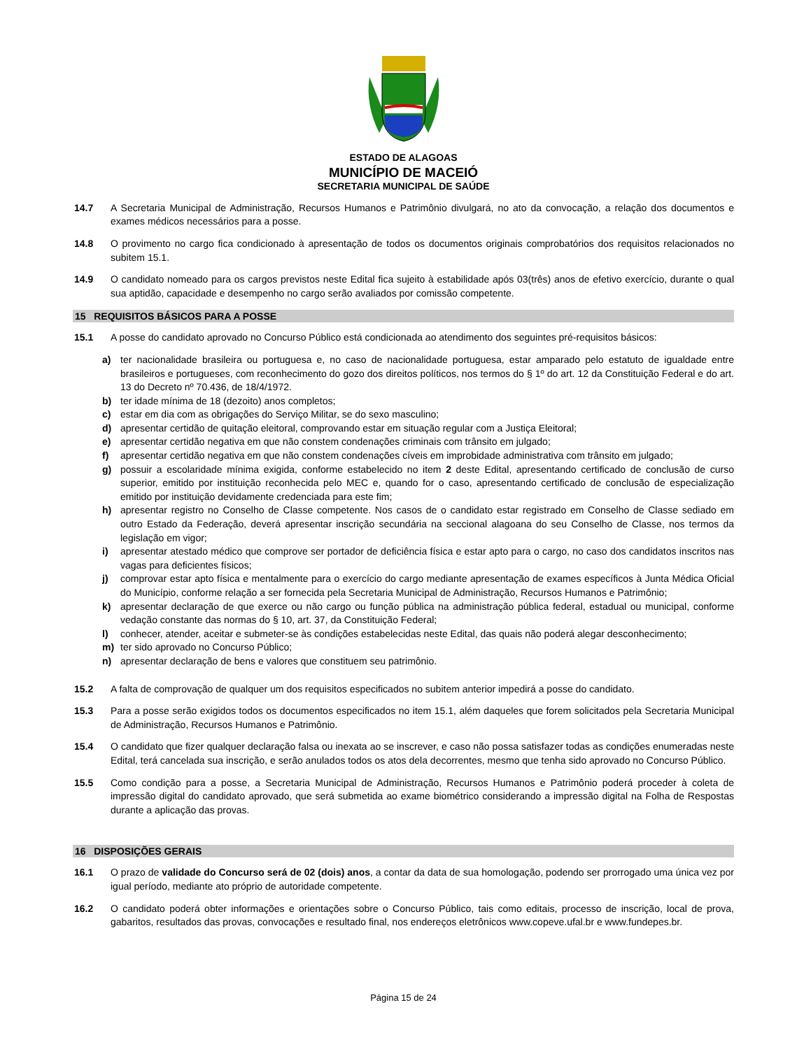ESTADO DE ALAGOAS
MUNICÍPIO DE MACEIÓ
SECRETARIA MUNICIPAL DE SAÚDE
14.7 A Secretaria Municipal de Administração, Recursos Humanos e Patrimônio divulgará, no ato da convocação, a relação dos documentos e exames médicos necessários para a posse.
14.8 O provimento no cargo fica condicionado à apresentação de todos os documentos originais comprobatórios dos requisitos relacionados no subitem 15.1.
14.9 O candidato nomeado para os cargos previstos neste Edital fica sujeito à estabilidade após 03(três) anos de efetivo exercício, durante o qual sua aptidão, capacidade e desempenho no cargo serão avaliados por comissão competente.
15 REQUISITOS BÁSICOS PARA A POSSE
15.1 A posse do candidato aprovado no Concurso Público está condicionada ao atendimento dos seguintes pré-requisitos básicos:
a) ter nacionalidade brasileira ou portuguesa e, no caso de nacionalidade portuguesa, estar amparado pelo estatuto de igualdade entre brasileiros e portugueses, com reconhecimento do gozo dos direitos políticos, nos termos do § 1º do art. 12 da Constituição Federal e do art. 13 do Decreto nº 70.436, de 18/4/1972.
b) ter idade mínima de 18 (dezoito) anos completos;
c) estar em dia com as obrigações do Serviço Militar, se do sexo masculino;
d) apresentar certidão de quitação eleitoral, comprovando estar em situação regular com a Justiça Eleitoral;
e) apresentar certidão negativa em que não constem condenações criminais com trânsito em julgado;
f) apresentar certidão negativa em que não constem condenações cíveis em improbidade administrativa com trânsito em julgado;
g) possuir a escolaridade mínima exigida, conforme estabelecido no item 2 deste Edital, apresentando certificado de conclusão de curso superior, emitido por instituição reconhecida pelo MEC e, quando for o caso, apresentando certificado de conclusão de especialização emitido por instituição devidamente credenciada para este fim;
h) apresentar registro no Conselho de Classe competente. Nos casos de o candidato estar registrado em Conselho de Classe sediado em outro Estado da Federação, deverá apresentar inscrição secundária na seccional alagoana do seu Conselho de Classe, nos termos da legislação em vigor;
i) apresentar atestado médico que comprove ser portador de deficiência física e estar apto para o cargo, no caso dos candidatos inscritos nas vagas para deficientes físicos;
j) comprovar estar apto física e mentalmente para o exercício do cargo mediante apresentação de exames específicos à Junta Médica Oficial do Município, conforme relação a ser fornecida pela Secretaria Municipal de Administração, Recursos Humanos e Patrimônio;
k) apresentar declaração de que exerce ou não cargo ou função pública na administração pública federal, estadual ou municipal, conforme vedação constante das normas do § 10, art. 37, da Constituição Federal;
l) conhecer, atender, aceitar e submeter-se às condições estabelecidas neste Edital, das quais não poderá alegar desconhecimento;
m) ter sido aprovado no Concurso Público;
n) apresentar declaração de bens e valores que constituem seu patrimônio.
15.2 A falta de comprovação de qualquer um dos requisitos especificados no subitem anterior impedirá a posse do candidato.
15.3 Para a posse serão exigidos todos os documentos especificados no item 15.1, além daqueles que forem solicitados pela Secretaria Municipal de Administração, Recursos Humanos e Patrimônio.
15.4 O candidato que fizer qualquer declaração falsa ou inexata ao se inscrever, e caso não possa satisfazer todas as condições enumeradas neste Edital, terá cancelada sua inscrição, e serão anulados todos os atos dela decorrentes, mesmo que tenha sido aprovado no Concurso Público.
15.5 Como condição para a posse, a Secretaria Municipal de Administração, Recursos Humanos e Patrimônio poderá proceder à coleta de impressão digital do candidato aprovado, que será submetida ao exame biométrico considerando a impressão digital na Folha de Respostas durante a aplicação das provas.
16 DISPOSIÇÕES GERAIS
16.1 O prazo de validade do Concurso será de 02 (dois) anos, a contar da data de sua homologação, podendo ser prorrogado uma única vez por igual período, mediante ato próprio de autoridade competente.
16.2 O candidato poderá obter informações e orientações sobre o Concurso Público, tais como editais, processo de inscrição, local de prova, gabaritos, resultados das provas, convocações e resultado final, nos endereços eletrônicos www.copeve.ufal.br e www.fundepes.br.
Página 15 de 24